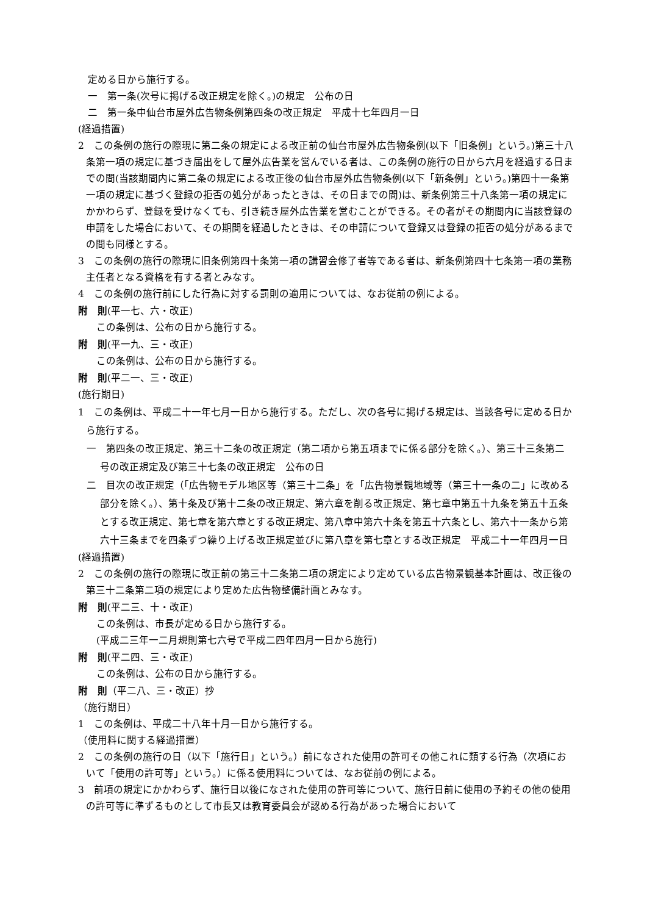定める日から施行する。
一　第一条(次号に掲げる改正規定を除く。)の規定　公布の日
二　第一条中仙台市屋外広告物条例第四条の改正規定　平成十七年四月一日
(経過措置)
2　この条例の施行の際現に第二条の規定による改正前の仙台市屋外広告物条例(以下「旧条例」という。)第三十八条第一項の規定に基づき届出をして屋外広告業を営んでいる者は、この条例の施行の日から六月を経過する日までの間(当該期間内に第二条の規定による改正後の仙台市屋外広告物条例(以下「新条例」という。)第四十一条第一項の規定に基づく登録の拒否の処分があったときは、その日までの間)は、新条例第三十八条第一項の規定にかかわらず、登録を受けなくても、引き続き屋外広告業を営むことができる。その者がその期間内に当該登録の申請をした場合において、その期間を経過したときは、その申請について登録又は登録の拒否の処分があるまでの間も同様とする。
3　この条例の施行の際現に旧条例第四十条第一項の講習会修了者等である者は、新条例第四十七条第一項の業務主任者となる資格を有する者とみなす。
4　この条例の施行前にした行為に対する罰則の適用については、なお従前の例による。
附　則(平一七、六・改正)
この条例は、公布の日から施行する。
附　則(平一九、三・改正)
この条例は、公布の日から施行する。
附　則(平二一、三・改正)
(施行期日)
1　この条例は、平成二十一年七月一日から施行する。ただし、次の各号に掲げる規定は、当該各号に定める日から施行する。
一　第四条の改正規定、第三十二条の改正規定（第二項から第五項までに係る部分を除く。）、第三十三条第二号の改正規定及び第三十七条の改正規定　公布の日
二　目次の改正規定（「広告物モデル地区等（第三十二条」を「広告物景観地域等（第三十一条の二」に改める部分を除く。）、第十条及び第十二条の改正規定、第六章を削る改正規定、第七章中第五十九条を第五十五条とする改正規定、第七章を第六章とする改正規定、第八章中第六十条を第五十六条とし、第六十一条から第六十三条までを四条ずつ繰り上げる改正規定並びに第八章を第七章とする改正規定　平成二十一年四月一日
(経過措置)
2　この条例の施行の際現に改正前の第三十二条第二項の規定により定めている広告物景観基本計画は、改正後の第三十二条第二項の規定により定めた広告物整備計画とみなす。
附　則(平二三、十・改正)
この条例は、市長が定める日から施行する。
(平成二三年一二月規則第七六号で平成二四年四月一日から施行)
附　則(平二四、三・改正)
この条例は、公布の日から施行する。
附　則（平二八、三・改正）抄
（施行期日）
1　この条例は、平成二十八年十月一日から施行する。
（使用料に関する経過措置）
2　この条例の施行の日（以下「施行日」という。）前になされた使用の許可その他これに類する行為（次項において「使用の許可等」という。）に係る使用料については、なお従前の例による。
3　前項の規定にかかわらず、施行日以後になされた使用の許可等について、施行日前に使用の予約その他の使用の許可等に準ずるものとして市長又は教育委員会が認める行為があった場合において